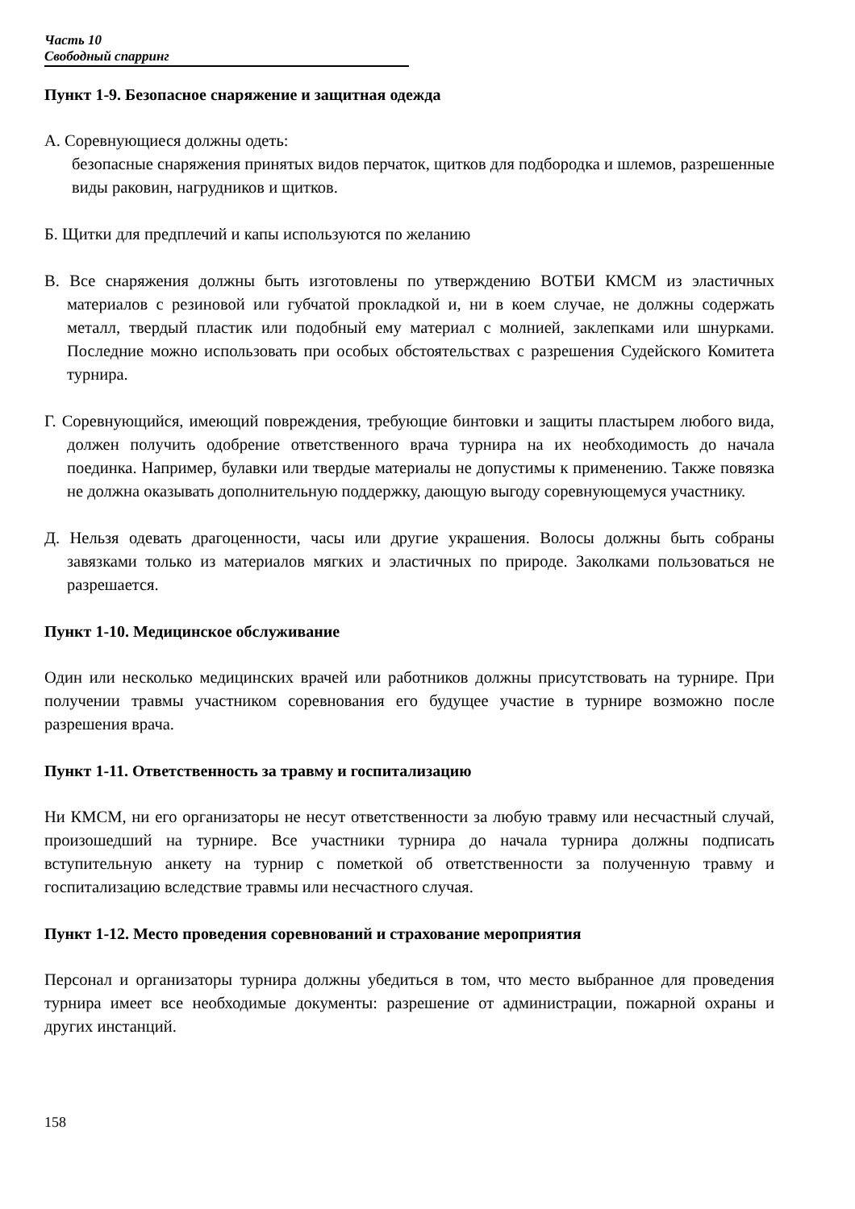Часть 10
Свободный спарринг
Пункт 1-9. Безопасное снаряжение и защитная одежда
А. Соревнующиеся должны одеть:
безопасные снаряжения принятых видов перчаток, щитков для подбородка и шлемов, разрешенные виды раковин, нагрудников и щитков.
Б. Щитки для предплечий и капы используются по желанию
В. Все снаряжения должны быть изготовлены по утверждению ВОТБИ КМСМ из эластичных материалов с резиновой или губчатой прокладкой и, ни в коем случае, не должны содержать металл, твердый пластик или подобный ему материал с молнией, заклепками или шнурками. Последние можно использовать при особых обстоятельствах с разрешения Судейского Комитета турнира.
Г. Соревнующийся, имеющий повреждения, требующие бинтовки и защиты пластырем любого вида, должен получить одобрение ответственного врача турнира на их необходимость до начала поединка. Например, булавки или твердые материалы не допустимы к применению. Также повязка не должна оказывать дополнительную поддержку, дающую выгоду соревнующемуся участнику.
Д. Нельзя одевать драгоценности, часы или другие украшения. Волосы должны быть собраны завязками только из материалов мягких и эластичных по природе. Заколками пользоваться не разрешается.
Пункт 1-10. Медицинское обслуживание
Один или несколько медицинских врачей или работников должны присутствовать на турнире. При получении травмы участником соревнования его будущее участие в турнире возможно после разрешения врача.
Пункт 1-11. Ответственность за травму и госпитализацию
Ни КМСМ, ни его организаторы не несут ответственности за любую травму или несчастный случай, произошедший на турнире. Все участники турнира до начала турнира должны подписать вступительную анкету на турнир с пометкой об ответственности за полученную травму и госпитализацию вследствие травмы или несчастного случая.
Пункт 1-12. Место проведения соревнований и страхование мероприятия
Персонал и организаторы турнира должны убедиться в том, что место выбранное для проведения турнира имеет все необходимые документы: разрешение от администрации, пожарной охраны и других инстанций.
158